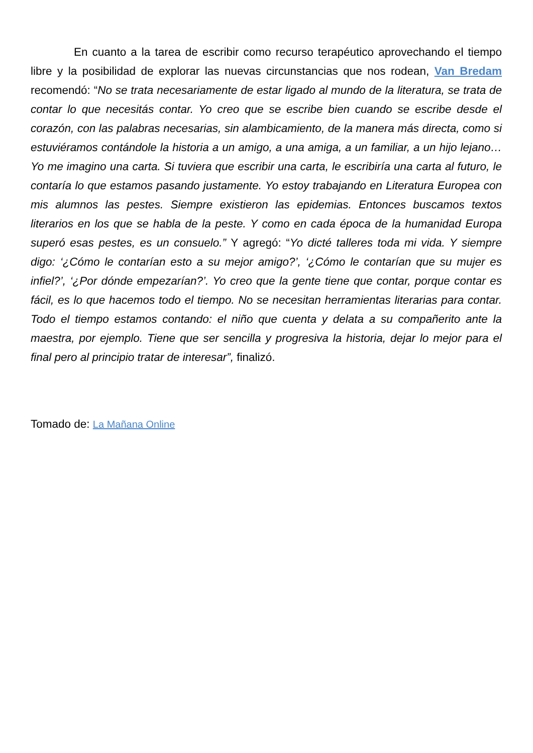En cuanto a la tarea de escribir como recurso terapéutico aprovechando el tiempo libre y la posibilidad de explorar las nuevas circunstancias que nos rodean, Van Bredam recomendó: “No se trata necesariamente de estar ligado al mundo de la literatura, se trata de contar lo que necesitás contar. Yo creo que se escribe bien cuando se escribe desde el corazón, con las palabras necesarias, sin alambicamiento, de la manera más directa, como si estuviéramos contándole la historia a un amigo, a una amiga, a un familiar, a un hijo lejano… Yo me imagino una carta. Si tuviera que escribir una carta, le escribiría una carta al futuro, le contaría lo que estamos pasando justamente. Yo estoy trabajando en Literatura Europea con mis alumnos las pestes. Siempre existieron las epidemias. Entonces buscamos textos literarios en los que se habla de la peste. Y como en cada época de la humanidad Europa superó esas pestes, es un consuelo.” Y agregó: “Yo dicté talleres toda mi vida. Y siempre digo: ‘¿Cómo le contarían esto a su mejor amigo?’, ‘¿Cómo le contarían que su mujer es infiel?’, ‘¿Por dónde empezarían?’. Yo creo que la gente tiene que contar, porque contar es fácil, es lo que hacemos todo el tiempo. No se necesitan herramientas literarias para contar. Todo el tiempo estamos contando: el niño que cuenta y delata a su compañerito ante la maestra, por ejemplo. Tiene que ser sencilla y progresiva la historia, dejar lo mejor para el final pero al principio tratar de interesar”, finalizó.
Tomado de: La Mañana Online